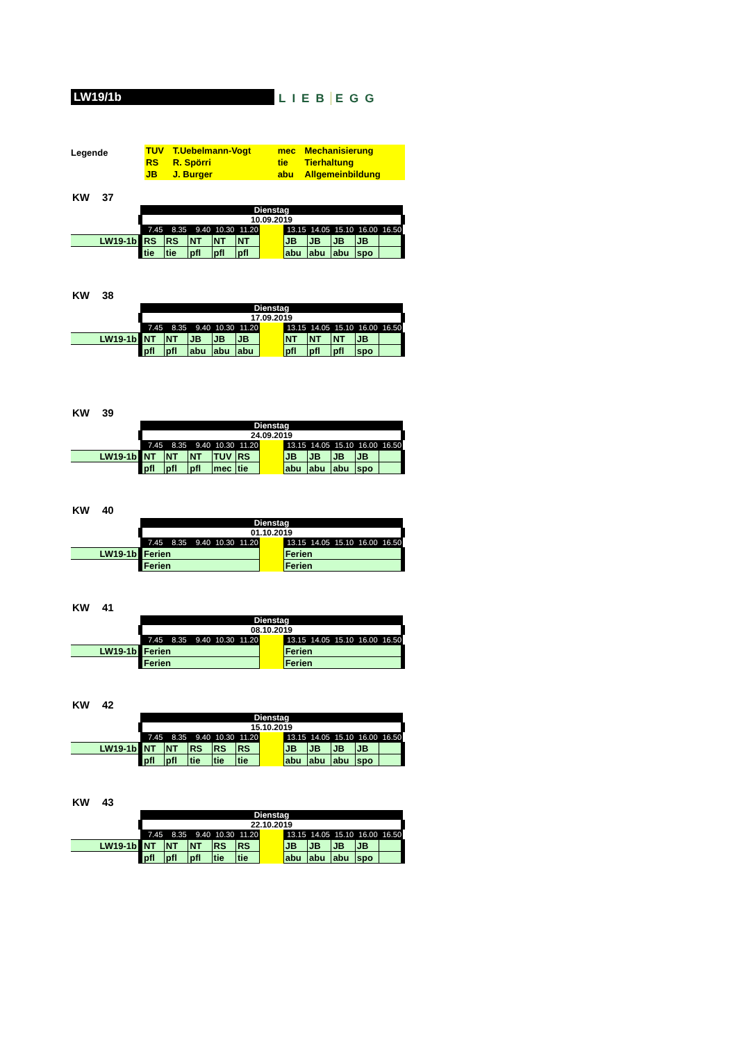LW19/1b
LIEB EGG
Legende
| TUV | T.Uebelmann-Vogt | mec | Mechanisierung |
| RS | R. Spörri | tie | Tierhaltung |
| JB | J. Burger | abu | Allgemeinbildung |
KW 37
| | Dienstag | | | | | | | | | | |
| | 10.09.2019 | | | | | | | | | | |
| | 7.45 | 8.35 | 9.40 | 10.30 | 11.20 | | 13.15 | 14.05 | 15.10 | 16.00 | 16.50 |
| LW19-1b | RS | RS | NT | NT | NT | | JB | JB | JB | JB | |
| | tie | tie | pfl | pfl | pfl | | abu | abu | abu | spo | |
KW 38
| | Dienstag | | | | | | | | | | |
| | 17.09.2019 | | | | | | | | | | |
| | 7.45 | 8.35 | 9.40 | 10.30 | 11.20 | | 13.15 | 14.05 | 15.10 | 16.00 | 16.50 |
| LW19-1b | NT | NT | JB | JB | JB | | NT | NT | NT | JB | |
| | pfl | pfl | abu | abu | abu | | pfl | pfl | pfl | spo | |
KW 39
| | Dienstag | | | | | | | | | | |
| | 24.09.2019 | | | | | | | | | | |
| | 7.45 | 8.35 | 9.40 | 10.30 | 11.20 | | 13.15 | 14.05 | 15.10 | 16.00 | 16.50 |
| LW19-1b | NT | NT | NT | TUV | RS | | JB | JB | JB | JB | |
| | pfl | pfl | pfl | mec | tie | | abu | abu | abu | spo | |
KW 40
| | Dienstag | | | | | | | | | | |
| | 01.10.2019 | | | | | | | | | | |
| | 7.45 | 8.35 | 9.40 | 10.30 | 11.20 | | 13.15 | 14.05 | 15.10 | 16.00 | 16.50 |
| LW19-1b | Ferien | | | | | | Ferien | | | | |
| | Ferien | | | | | | Ferien | | | | |
KW 41
| | Dienstag | | | | | | | | | | |
| | 08.10.2019 | | | | | | | | | | |
| | 7.45 | 8.35 | 9.40 | 10.30 | 11.20 | | 13.15 | 14.05 | 15.10 | 16.00 | 16.50 |
| LW19-1b | Ferien | | | | | | Ferien | | | | |
| | Ferien | | | | | | Ferien | | | | |
KW 42
| | Dienstag | | | | | | | | | | |
| | 15.10.2019 | | | | | | | | | | |
| | 7.45 | 8.35 | 9.40 | 10.30 | 11.20 | | 13.15 | 14.05 | 15.10 | 16.00 | 16.50 |
| LW19-1b | NT | NT | RS | RS | RS | | JB | JB | JB | JB | |
| | pfl | pfl | tie | tie | tie | | abu | abu | abu | spo | |
KW 43
| | Dienstag | | | | | | | | | | |
| | 22.10.2019 | | | | | | | | | | |
| | 7.45 | 8.35 | 9.40 | 10.30 | 11.20 | | 13.15 | 14.05 | 15.10 | 16.00 | 16.50 |
| LW19-1b | NT | NT | NT | RS | RS | | JB | JB | JB | JB | |
| | pfl | pfl | pfl | tie | tie | | abu | abu | abu | spo | |